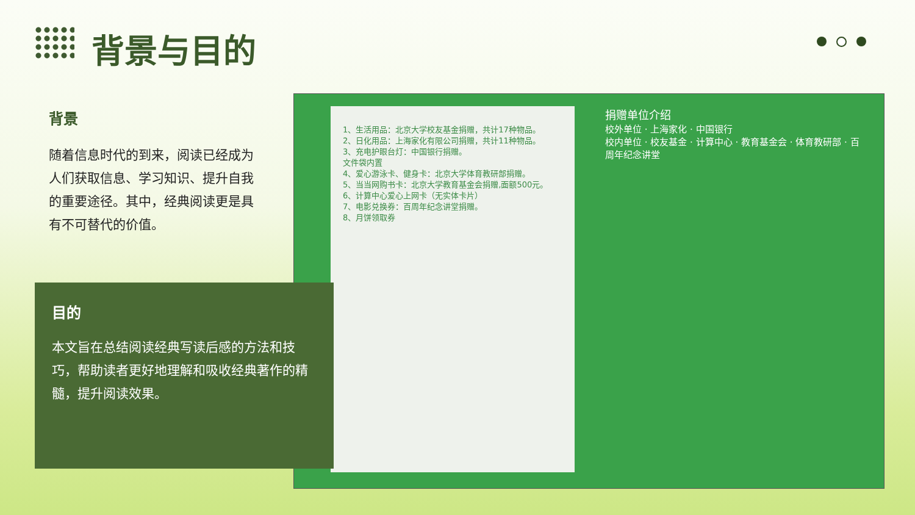背景与目的
背景
随着信息时代的到来，阅读已经成为人们获取信息、学习知识、提升自我的重要途径。其中，经典阅读更是具有不可替代的价值。
1、生活用品：北京大学校友基金捐赠，共计17种物品。
2、日化用品：上海家化有限公司捐赠，共计11种物品。
3、充电护眼台灯：中国银行捐赠。
文件袋内置
4、爱心游泳卡、健身卡：北京大学体育教研部捐赠。
5、当当网购书卡：北京大学教育基金会捐赠,面额500元。
6、计算中心爱心上网卡（无实体卡片）
7、电影兑换券：百周年纪念讲堂捐赠。
8、月饼领取券
捐赠单位介绍
校外单位 · 上海家化 · 中国银行
校内单位 · 校友基金 · 计算中心 · 教育基金会 · 体育教研部 · 百周年纪念讲堂
目的
本文旨在总结阅读经典写读后感的方法和技巧，帮助读者更好地理解和吸收经典著作的精髓，提升阅读效果。